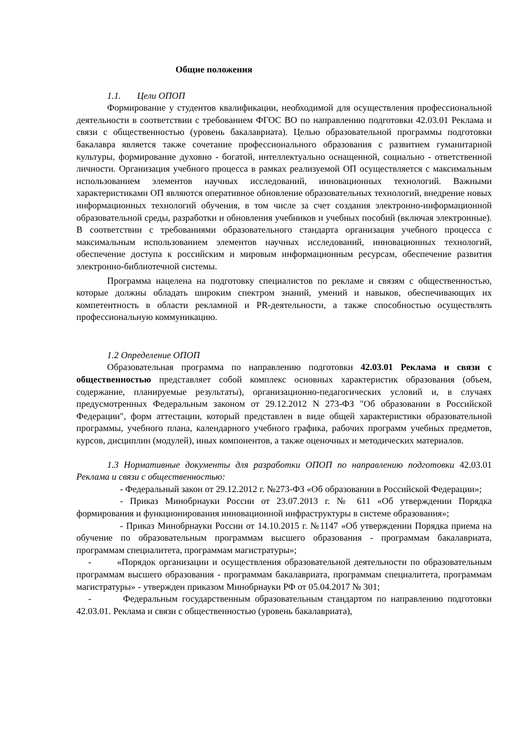Общие положения
1.1. Цели ОПОП
Формирование у студентов квалификации, необходимой для осуществления профессиональной деятельности в соответствии с требованием ФГОС ВО по направлению подготовки 42.03.01 Реклама и связи с общественностью (уровень бакалавриата). Целью образовательной программы подготовки бакалавра является также сочетание профессионального образования с развитием гуманитарной культуры, формирование духовно - богатой, интеллектуально оснащенной, социально - ответственной личности. Организация учебного процесса в рамках реализуемой ОП осуществляется с максимальным использованием элементов научных исследований, инновационных технологий. Важными характеристиками ОП являются оперативное обновление образовательных технологий, внедрение новых информационных технологий обучения, в том числе за счет создания электронно-информационной образовательной среды, разработки и обновления учебников и учебных пособий (включая электронные). В соответствии с требованиями образовательного стандарта организация учебного процесса с максимальным использованием элементов научных исследований, инновационных технологий, обеспечение доступа к российским и мировым информационным ресурсам, обеспечение развития электронно-библиотечной системы.
Программа нацелена на подготовку специалистов по рекламе и связям с общественностью, которые должны обладать широким спектром знаний, умений и навыков, обеспечивающих их компетентность в области рекламной и PR-деятельности, а также способностью осуществлять профессиональную коммуникацию.
1.2 Определение ОПОП
Образовательная программа по направлению подготовки 42.03.01 Реклама и связи с общественностью представляет собой комплекс основных характеристик образования (объем, содержание, планируемые результаты), организационно-педагогических условий и, в случаях предусмотренных Федеральным законом от 29.12.2012 N 273-ФЗ "Об образовании в Российской Федерации", форм аттестации, который представлен в виде общей характеристики образовательной программы, учебного плана, календарного учебного графика, рабочих программ учебных предметов, курсов, дисциплин (модулей), иных компонентов, а также оценочных и методических материалов.
1.3 Нормативные документы для разработки ОПОП по направлению подготовки 42.03.01 Реклама и связи с общественностью:
- Федеральный закон от 29.12.2012 г. №273-ФЗ «Об образовании в Российской Федерации»;
- Приказ Минобрнауки России от 23.07.2013 г. № 611 «Об утверждении Порядка формирования и функционирования инновационной инфраструктуры в системе образования»;
- Приказ Минобрнауки России от 14.10.2015 г. №1147 «Об утверждении Порядка приема на обучение по образовательным программам высшего образования - программам бакалавриата, программам специалитета, программам магистратуры»;
- «Порядок организации и осуществления образовательной деятельности по образовательным программам высшего образования - программам бакалавриата, программам специалитета, программам магистратуры» - утвержден приказом Минобрнауки РФ от 05.04.2017 № 301;
- Федеральным государственным образовательным стандартом по направлению подготовки 42.03.01. Реклама и связи с общественностью (уровень бакалавриата),